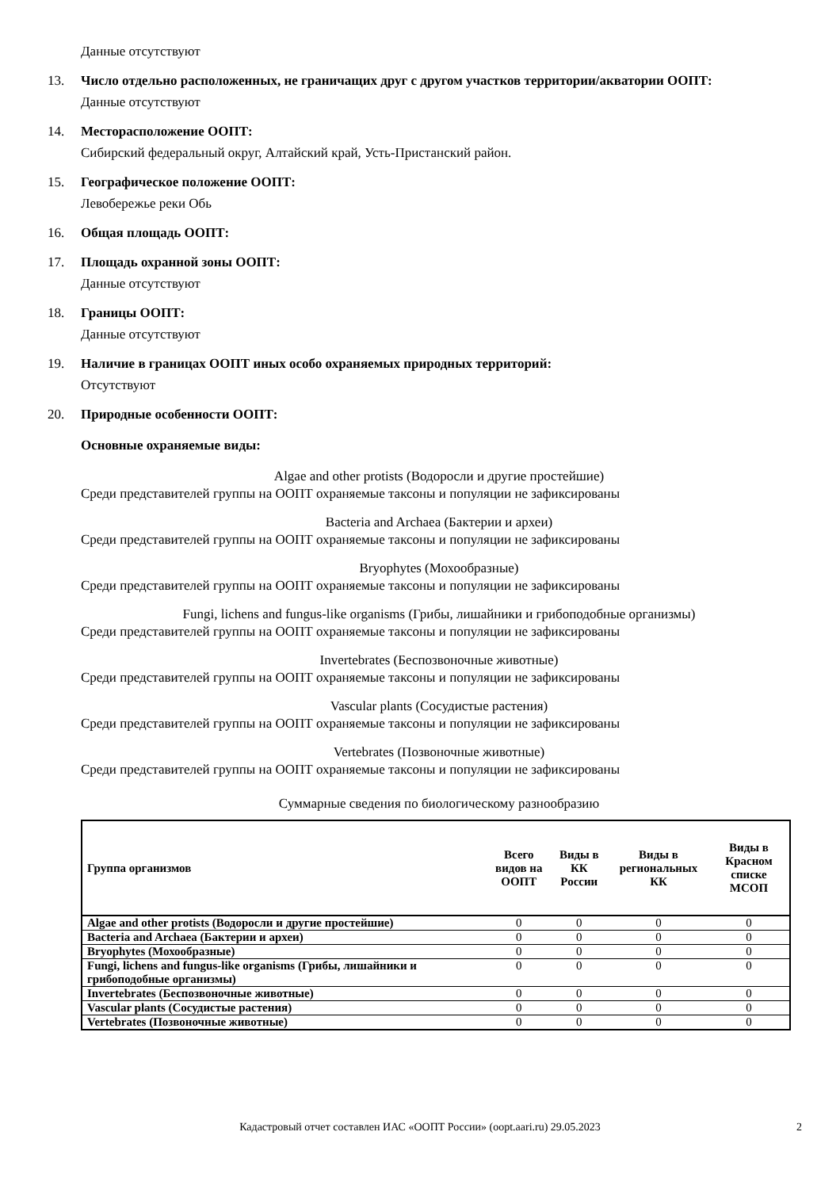Данные отсутствуют
13. Число отдельно расположенных, не граничащих друг с другом участков территории/акватории ООПТ:
Данные отсутствуют
14. Месторасположение ООПТ:
Сибирский федеральный округ, Алтайский край, Усть-Пристанский район.
15. Географическое положение ООПТ:
Левобережье реки Обь
16. Общая площадь ООПТ:
17. Площадь охранной зоны ООПТ:
Данные отсутствуют
18. Границы ООПТ:
Данные отсутствуют
19. Наличие в границах ООПТ иных особо охраняемых природных территорий:
Отсутствуют
20. Природные особенности ООПТ:
Основные охраняемые виды:
Algae and other protists (Водоросли и другие простейшие)
Среди представителей группы на ООПТ охраняемые таксоны и популяции не зафиксированы
Bacteria and Archaea (Бактерии и археи)
Среди представителей группы на ООПТ охраняемые таксоны и популяции не зафиксированы
Bryophytes (Мохообразные)
Среди представителей группы на ООПТ охраняемые таксоны и популяции не зафиксированы
Fungi, lichens and fungus-like organisms (Грибы, лишайники и грибоподобные организмы)
Среди представителей группы на ООПТ охраняемые таксоны и популяции не зафиксированы
Invertebrates (Беспозвоночные животные)
Среди представителей группы на ООПТ охраняемые таксоны и популяции не зафиксированы
Vascular plants (Сосудистые растения)
Среди представителей группы на ООПТ охраняемые таксоны и популяции не зафиксированы
Vertebrates (Позвоночные животные)
Среди представителей группы на ООПТ охраняемые таксоны и популяции не зафиксированы
Суммарные сведения по биологическому разнообразию
| Группа организмов | Всего видов на ООПТ | Виды в КК России | Виды в региональных КК | Виды в Красном списке МСОП |
| --- | --- | --- | --- | --- |
| Algae and other protists (Водоросли и другие простейшие) | 0 | 0 | 0 | 0 |
| Bacteria and Archaea (Бактерии и археи) | 0 | 0 | 0 | 0 |
| Bryophytes (Мохообразные) | 0 | 0 | 0 | 0 |
| Fungi, lichens and fungus-like organisms (Грибы, лишайники и грибоподобные организмы) | 0 | 0 | 0 | 0 |
| Invertebrates (Беспозвоночные животные) | 0 | 0 | 0 | 0 |
| Vascular plants (Сосудистые растения) | 0 | 0 | 0 | 0 |
| Vertebrates (Позвоночные животные) | 0 | 0 | 0 | 0 |
Кадастровый отчет составлен ИАС «ООПТ России» (oopt.aari.ru) 29.05.2023 2